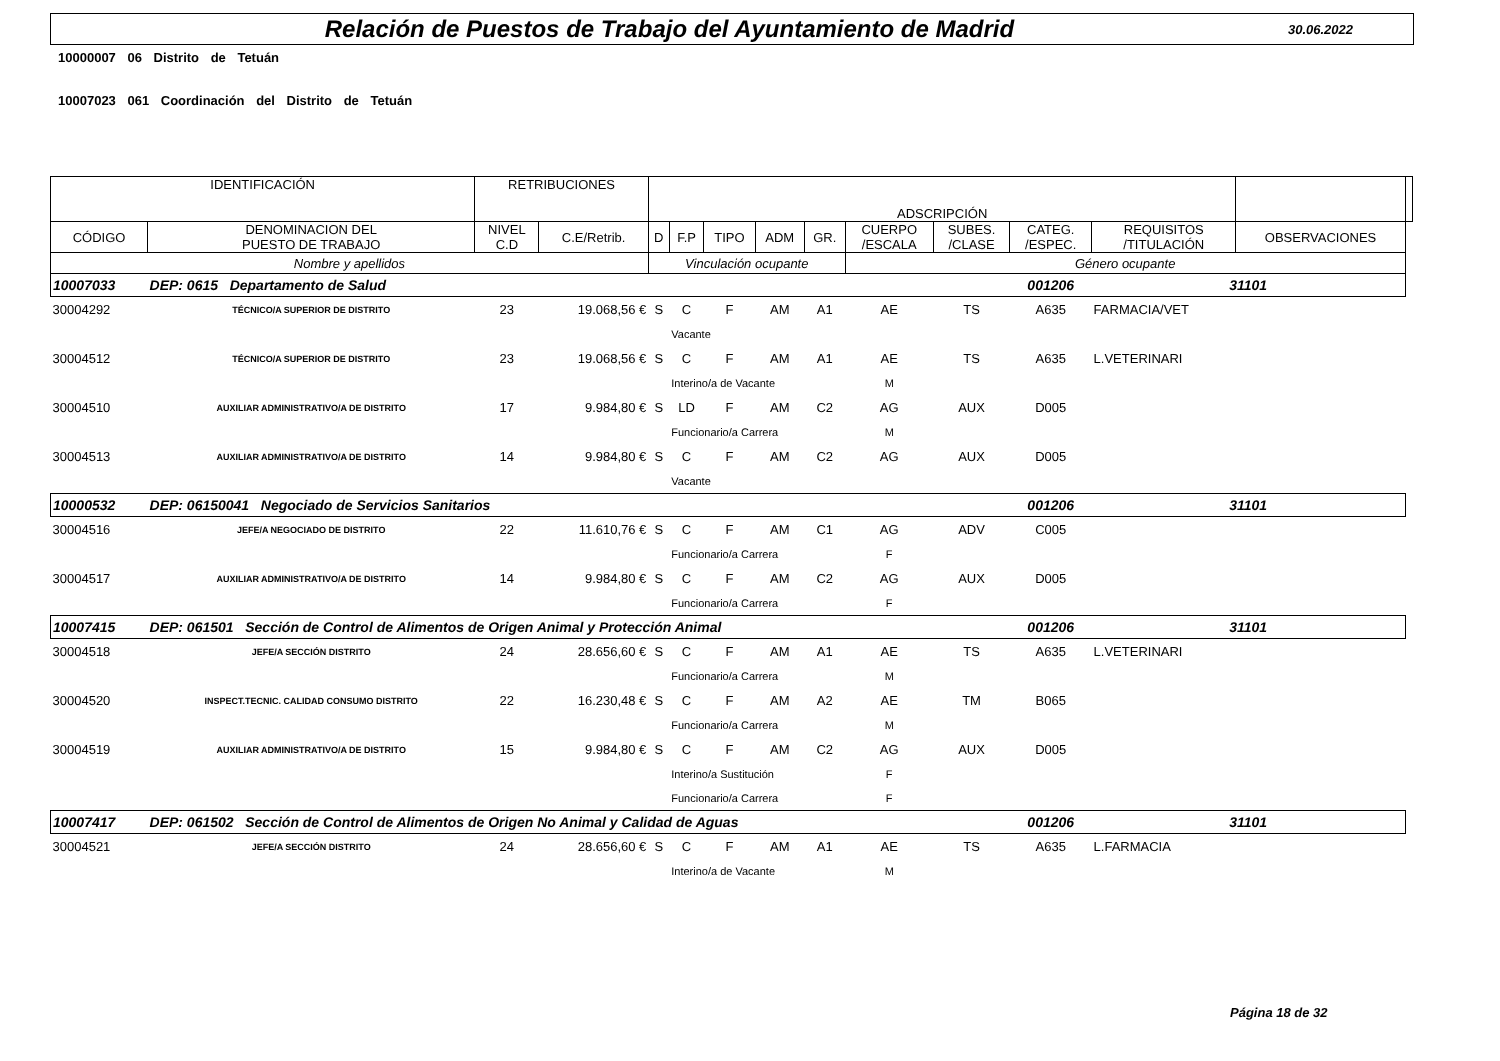Relación de Puestos de Trabajo del Ayuntamiento de Madrid
30.06.2022
10000007 06 Distrito de Tetuán
10007023 061 Coordinación del Distrito de Tetuán
| IDENTIFICACIÓN | | RETRIBUCIONES | | ADSCRIPCIÓN | | | | | | | | | | |
| --- | --- | --- | --- | --- | --- | --- | --- | --- | --- | --- | --- | --- | --- | --- |
| CÓDIGO | DENOMINACION DEL PUESTO DE TRABAJO | NIVEL C.D | C.E/Retrib. | D | F.P | TIPO | ADM | GR. | CUERPO /ESCALA | SUBES. /CLASE | CATEG. /ESPEC. | REQUISITOS /TITULACIÓN | OBSERVACIONES | |
| Nombre y apellidos | | | | Vinculación ocupante | | | | | Género ocupante | | | | | |
| 10007033 | DEP: 0615 Departamento de Salud | | | | | | | | | | 001206 | 31101 | | |
| 30004292 | TÉCNICO/A SUPERIOR DE DISTRITO | 23 | 19.068,56 € | S | C | F | AM | A1 | AE | TS | A635 | FARMACIA/VET | | |
| | | | | | Vacante | | | | | | | | | |
| 30004512 | TÉCNICO/A SUPERIOR DE DISTRITO | 23 | 19.068,56 € | S | C | F | AM | A1 | AE | TS | A635 | L.VETERINARI | | |
| | | | | | Interino/a de Vacante | | | | M | | | | | |
| 30004510 | AUXILIAR ADMINISTRATIVO/A DE DISTRITO | 17 | 9.984,80 € | S | LD | F | AM | C2 | AG | AUX | D005 | | | |
| | | | | | Funcionario/a Carrera | | | | M | | | | | |
| 30004513 | AUXILIAR ADMINISTRATIVO/A DE DISTRITO | 14 | 9.984,80 € | S | C | F | AM | C2 | AG | AUX | D005 | | | |
| | | | | | Vacante | | | | | | | | | |
| 10000532 | DEP: 06150041 Negociado de Servicios Sanitarios | | | | | | | | | | 001206 | 31101 | | |
| 30004516 | JEFE/A NEGOCIADO DE DISTRITO | 22 | 11.610,76 € | S | C | F | AM | C1 | AG | ADV | C005 | | | |
| | | | | | Funcionario/a Carrera | | | | F | | | | | |
| 30004517 | AUXILIAR ADMINISTRATIVO/A DE DISTRITO | 14 | 9.984,80 € | S | C | F | AM | C2 | AG | AUX | D005 | | | |
| | | | | | Funcionario/a Carrera | | | | F | | | | | |
| 10007415 | DEP: 061501 Sección de Control de Alimentos de Origen Animal y Protección Animal | | | | | | | | | | 001206 | 31101 | | |
| 30004518 | JEFE/A SECCIÓN DISTRITO | 24 | 28.656,60 € | S | C | F | AM | A1 | AE | TS | A635 | L.VETERINARI | | |
| | | | | | Funcionario/a Carrera | | | | M | | | | | |
| 30004520 | INSPECT.TECNIC. CALIDAD CONSUMO DISTRITO | 22 | 16.230,48 € | S | C | F | AM | A2 | AE | TM | B065 | | | |
| | | | | | Funcionario/a Carrera | | | | M | | | | | |
| 30004519 | AUXILIAR ADMINISTRATIVO/A DE DISTRITO | 15 | 9.984,80 € | S | C | F | AM | C2 | AG | AUX | D005 | | | |
| | | | | | Interino/a Sustitución | | | | F | | | | | |
| | | | | | Funcionario/a Carrera | | | | F | | | | | |
| 10007417 | DEP: 061502 Sección de Control de Alimentos de Origen No Animal y Calidad de Aguas | | | | | | | | | | 001206 | 31101 | | |
| 30004521 | JEFE/A SECCIÓN DISTRITO | 24 | 28.656,60 € | S | C | F | AM | A1 | AE | TS | A635 | L.FARMACIA | | |
| | | | | | Interino/a de Vacante | | | | M | | | | | |
Página 18 de 32